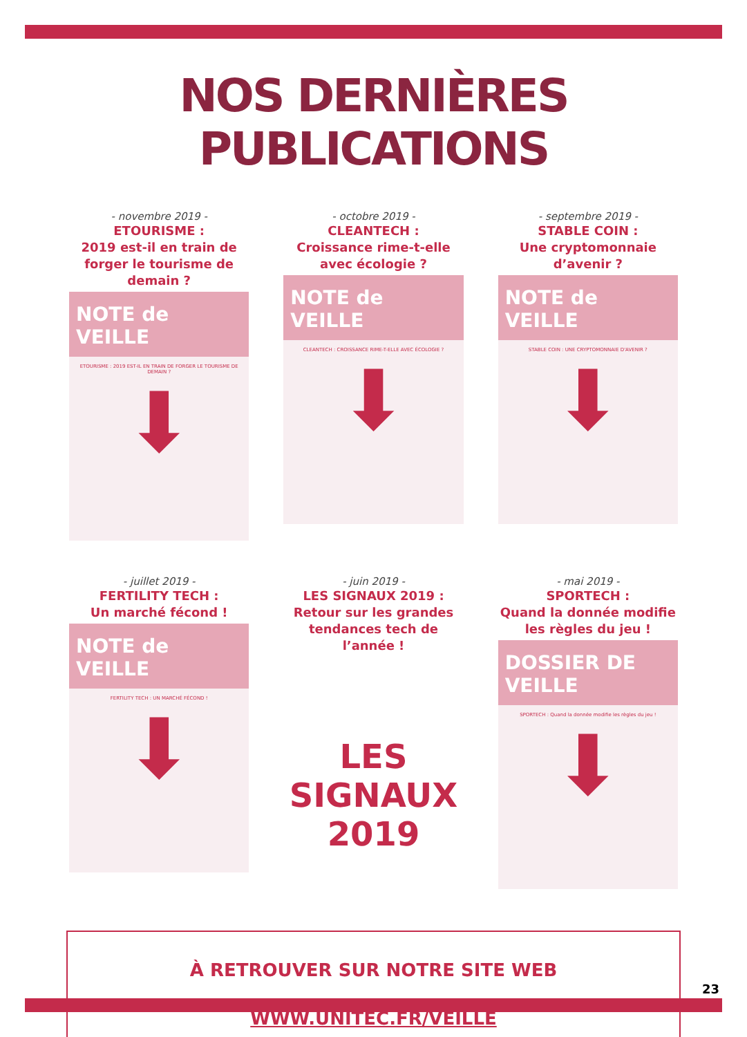NOS DERNIÈRES PUBLICATIONS
- novembre 2019 -
ETOURISME :
2019 est-il en train de forger le tourisme de demain ?
NOTE de VEILLE
ETOURISME : 2019 EST-IL EN TRAIN DE FORGER LE TOURISME DE DEMAIN ?
⬇
- octobre 2019 -
CLEANTECH :
Croissance rime-t-elle avec écologie ?
NOTE de VEILLE
CLEANTECH : CROISSANCE RIME-T-ELLE AVEC ÉCOLOGIE ?
⬇
- septembre 2019 -
STABLE COIN :
Une cryptomonnaie d’avenir ?
NOTE de VEILLE
STABLE COIN : UNE CRYPTOMONNAIE D'AVENIR ?
⬇
- juillet 2019 -
FERTILITY TECH :
Un marché fécond !
NOTE de VEILLE
FERTILITY TECH : UN MARCHÉ FÉCOND !
⬇
- juin 2019 -
LES SIGNAUX 2019 :
Retour sur les grandes tendances tech de l’année !
LES SIGNAUX
2019
- mai 2019 -
SPORTECH :
Quand la donnée modifie les règles du jeu !
DOSSIER DE VEILLE
SPORTECH : Quand la donnée modifie les règles du jeu !
⬇
À RETROUVER SUR NOTRE SITE WEB
WWW.UNITEC.FR/VEILLE
23